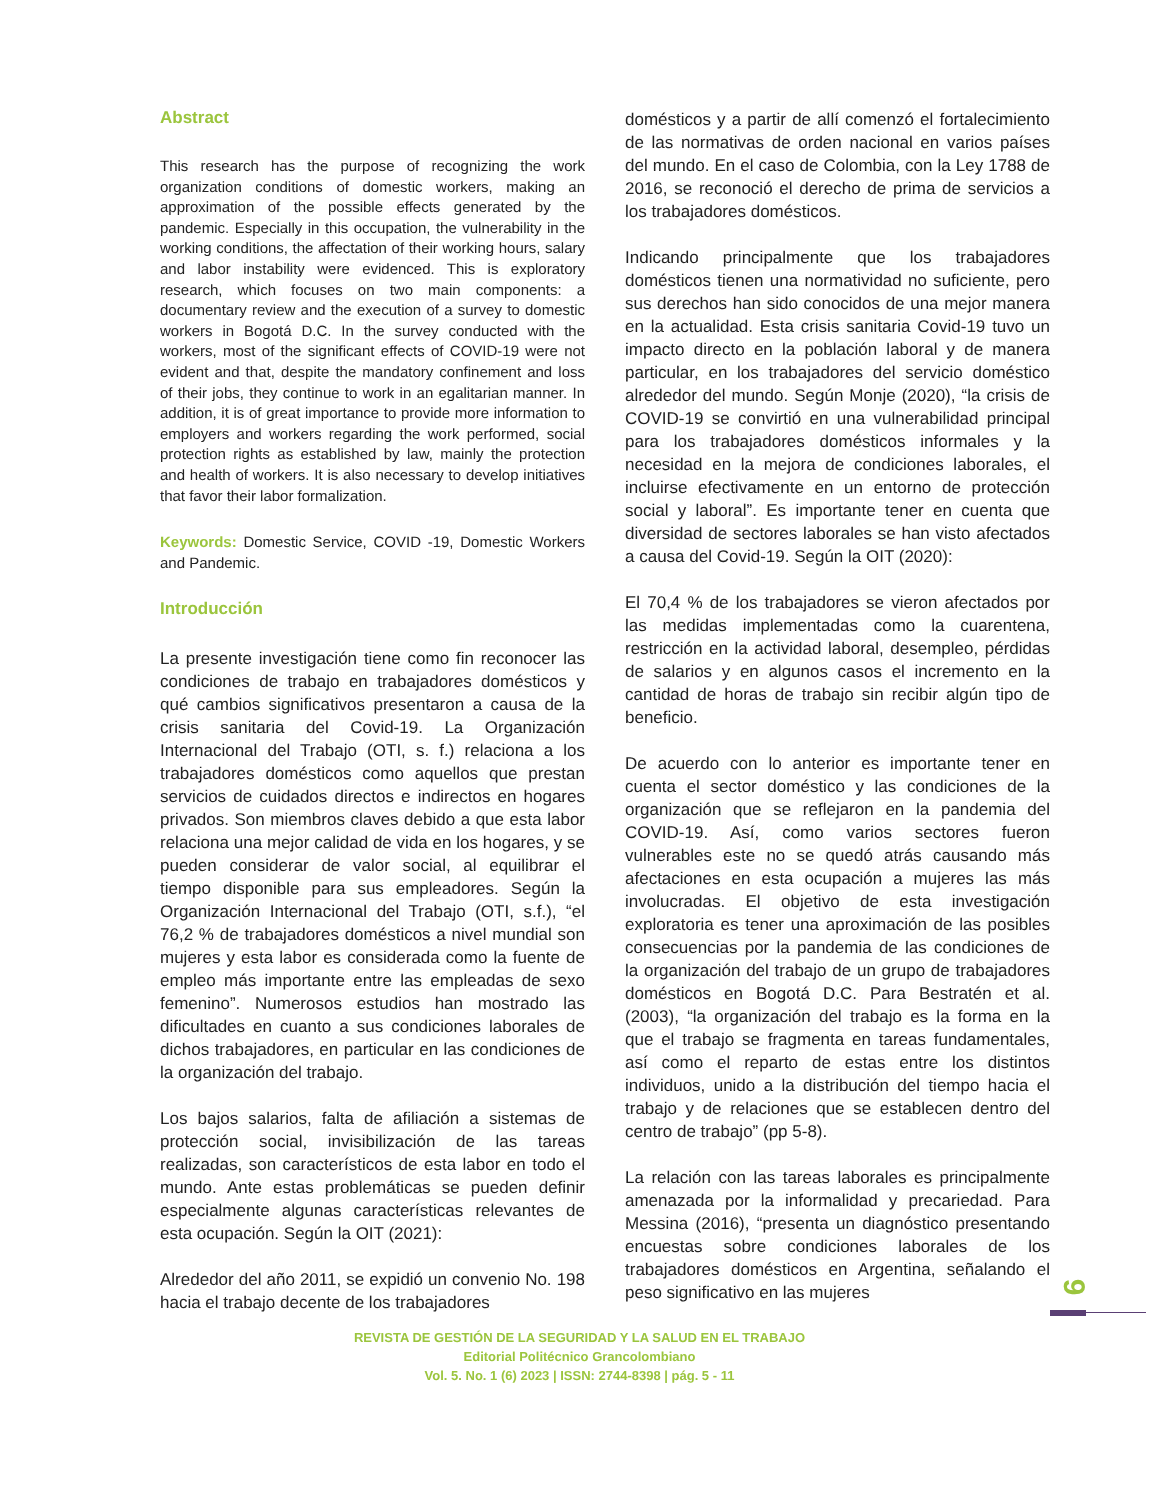Abstract
This research has the purpose of recognizing the work organization conditions of domestic workers, making an approximation of the possible effects generated by the pandemic. Especially in this occupation, the vulnerability in the working conditions, the affectation of their working hours, salary and labor instability were evidenced. This is exploratory research, which focuses on two main components: a documentary review and the execution of a survey to domestic workers in Bogotá D.C. In the survey conducted with the workers, most of the significant effects of COVID-19 were not evident and that, despite the mandatory confinement and loss of their jobs, they continue to work in an egalitarian manner. In addition, it is of great importance to provide more information to employers and workers regarding the work performed, social protection rights as established by law, mainly the protection and health of workers. It is also necessary to develop initiatives that favor their labor formalization.
Keywords: Domestic Service, COVID -19, Domestic Workers and Pandemic.
Introducción
La presente investigación tiene como fin reconocer las condiciones de trabajo en trabajadores domésticos y qué cambios significativos presentaron a causa de la crisis sanitaria del Covid-19. La Organización Internacional del Trabajo (OTI, s. f.) relaciona a los trabajadores domésticos como aquellos que prestan servicios de cuidados directos e indirectos en hogares privados. Son miembros claves debido a que esta labor relaciona una mejor calidad de vida en los hogares, y se pueden considerar de valor social, al equilibrar el tiempo disponible para sus empleadores. Según la Organización Internacional del Trabajo (OTI, s.f.), “el 76,2 % de trabajadores domésticos a nivel mundial son mujeres y esta labor es considerada como la fuente de empleo más importante entre las empleadas de sexo femenino”. Numerosos estudios han mostrado las dificultades en cuanto a sus condiciones laborales de dichos trabajadores, en particular en las condiciones de la organización del trabajo.
Los bajos salarios, falta de afiliación a sistemas de protección social, invisibilización de las tareas realizadas, son característicos de esta labor en todo el mundo. Ante estas problemáticas se pueden definir especialmente algunas características relevantes de esta ocupación. Según la OIT (2021):
Alrededor del año 2011, se expidió un convenio No. 198 hacia el trabajo decente de los trabajadores
domésticos y a partir de allí comenzó el fortalecimiento de las normativas de orden nacional en varios países del mundo. En el caso de Colombia, con la Ley 1788 de 2016, se reconoció el derecho de prima de servicios a los trabajadores domésticos.
Indicando principalmente que los trabajadores domésticos tienen una normatividad no suficiente, pero sus derechos han sido conocidos de una mejor manera en la actualidad. Esta crisis sanitaria Covid-19 tuvo un impacto directo en la población laboral y de manera particular, en los trabajadores del servicio doméstico alrededor del mundo. Según Monje (2020), “la crisis de COVID-19 se convirtió en una vulnerabilidad principal para los trabajadores domésticos informales y la necesidad en la mejora de condiciones laborales, el incluirse efectivamente en un entorno de protección social y laboral”. Es importante tener en cuenta que diversidad de sectores laborales se han visto afectados a causa del Covid-19. Según la OIT (2020):
El 70,4 % de los trabajadores se vieron afectados por las medidas implementadas como la cuarentena, restricción en la actividad laboral, desempleo, pérdidas de salarios y en algunos casos el incremento en la cantidad de horas de trabajo sin recibir algún tipo de beneficio.
De acuerdo con lo anterior es importante tener en cuenta el sector doméstico y las condiciones de la organización que se reflejaron en la pandemia del COVID-19. Así, como varios sectores fueron vulnerables este no se quedó atrás causando más afectaciones en esta ocupación a mujeres las más involucradas. El objetivo de esta investigación exploratoria es tener una aproximación de las posibles consecuencias por la pandemia de las condiciones de la organización del trabajo de un grupo de trabajadores domésticos en Bogotá D.C. Para Bestratén et al. (2003), “la organización del trabajo es la forma en la que el trabajo se fragmenta en tareas fundamentales, así como el reparto de estas entre los distintos individuos, unido a la distribución del tiempo hacia el trabajo y de relaciones que se establecen dentro del centro de trabajo” (pp 5-8).
La relación con las tareas laborales es principalmente amenazada por la informalidad y precariedad. Para Messina (2016), “presenta un diagnóstico presentando encuestas sobre condiciones laborales de los trabajadores domésticos en Argentina, señalando el peso significativo en las mujeres
9
REVISTA DE GESTIÓN DE LA SEGURIDAD Y LA SALUD EN EL TRABAJO
Editorial Politécnico Grancolombiano
Vol. 5. No. 1 (6) 2023 | ISSN: 2744-8398 | pág. 5 - 11